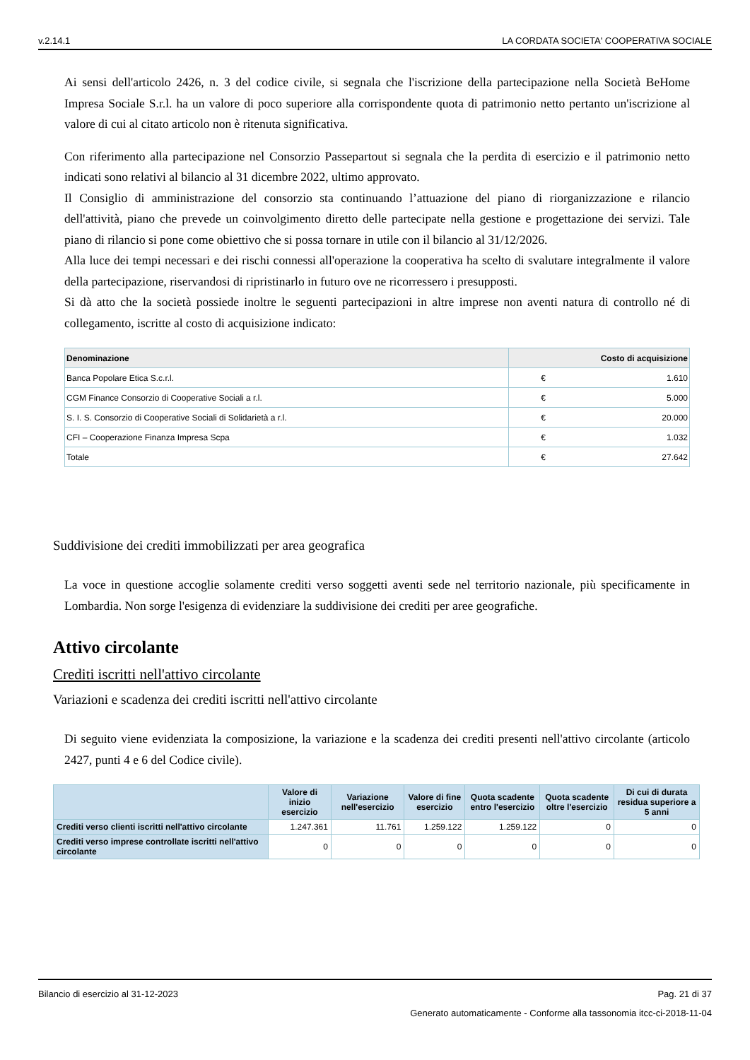v.2.14.1 LA CORDATA SOCIETA' COOPERATIVA SOCIALE
Ai sensi dell'articolo 2426, n. 3 del codice civile, si segnala che l'iscrizione della partecipazione nella Società BeHome Impresa Sociale S.r.l. ha un valore di poco superiore alla corrispondente quota di patrimonio netto pertanto un'iscrizione al valore di cui al citato articolo non è ritenuta significativa.
Con riferimento alla partecipazione nel Consorzio Passepartout si segnala che la perdita di esercizio e il patrimonio netto indicati sono relativi al bilancio al 31 dicembre 2022, ultimo approvato.
Il Consiglio di amministrazione del consorzio sta continuando l’attuazione del piano di riorganizzazione e rilancio dell'attività, piano che prevede un coinvolgimento diretto delle partecipate nella gestione e progettazione dei servizi. Tale piano di rilancio si pone come obiettivo che si possa tornare in utile con il bilancio al 31/12/2026.
Alla luce dei tempi necessari e dei rischi connessi all'operazione la cooperativa ha scelto di svalutare integralmente il valore della partecipazione, riservandosi di ripristinarlo in futuro ove ne ricorressero i presupposti.
Si dà atto che la società possiede inoltre le seguenti partecipazioni in altre imprese non aventi natura di controllo né di collegamento, iscritte al costo di acquisizione indicato:
| Denominazione | Costo di acquisizione | |
| --- | --- | --- |
| Banca Popolare Etica S.c.r.l. | € | 1.610 |
| CGM Finance Consorzio di Cooperative Sociali a r.l. | € | 5.000 |
| S. I. S. Consorzio di Cooperative Sociali di Solidarietà a r.l. | € | 20.000 |
| CFI – Cooperazione Finanza Impresa Scpa | € | 1.032 |
| Totale | € | 27.642 |
Suddivisione dei crediti immobilizzati per area geografica
La voce in questione accoglie solamente crediti verso soggetti aventi sede nel territorio nazionale, più specificamente in Lombardia. Non sorge l'esigenza di evidenziare la suddivisione dei crediti per aree geografiche.
Attivo circolante
Crediti iscritti nell'attivo circolante
Variazioni e scadenza dei crediti iscritti nell'attivo circolante
Di seguito viene evidenziata la composizione, la variazione e la scadenza dei crediti presenti nell'attivo circolante (articolo 2427, punti 4 e 6 del Codice civile).
| | Valore di inizio esercizio | Variazione nell'esercizio | Valore di fine esercizio | Quota scadente entro l'esercizio | Quota scadente oltre l'esercizio | Di cui di durata residua superiore a 5 anni |
| --- | --- | --- | --- | --- | --- | --- |
| Crediti verso clienti iscritti nell'attivo circolante | 1.247.361 | 11.761 | 1.259.122 | 1.259.122 | 0 | 0 |
| Crediti verso imprese controllate iscritti nell'attivo circolante | 0 | 0 | 0 | 0 | 0 | 0 |
Bilancio di esercizio al 31-12-2023 Pag. 21 di 37
Generato automaticamente - Conforme alla tassonomia itcc-ci-2018-11-04